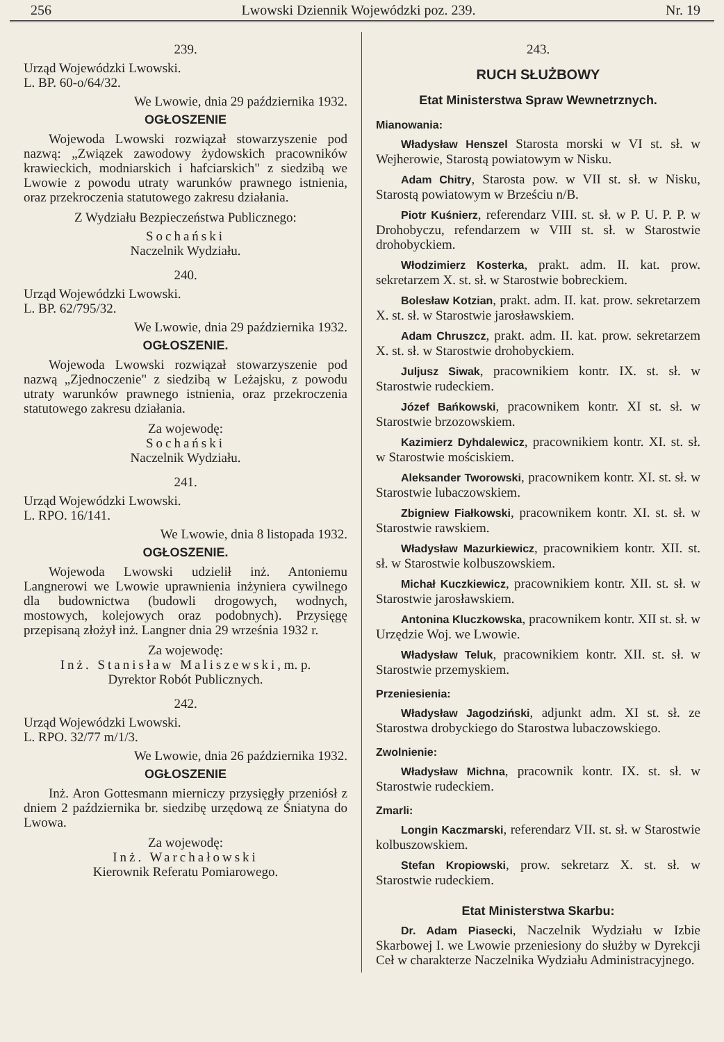256 Lwowski Dziennik Wojewódzki poz. 239. Nr. 19
239.
Urząd Wojewódzki Lwowski.
L. BP. 60-o/64/32.
We Lwowie, dnia 29 października 1932.
OGŁOSZENIE
Wojewoda Lwowski rozwiązał stowarzyszenie pod nazwą: „Związek zawodowy żydowskich pracowników krawieckich, modniarskich i hafciarskich" z siedzibą we Lwowie z powodu utraty warunków prawnego istnienia, oraz przekroczenia statutowego zakresu działania.
Z Wydziału Bezpieczeństwa Publicznego:
Sochański
Naczelnik Wydziału.
240.
Urząd Wojewódzki Lwowski.
L. BP. 62/795/32.
We Lwowie, dnia 29 października 1932.
OGŁOSZENIE.
Wojewoda Lwowski rozwiązał stowarzyszenie pod nazwą „Zjednoczenie" z siedzibą w Leżajsku, z powodu utraty warunków prawnego istnienia, oraz przekroczenia statutowego zakresu działania.
Za wojewodę:
Sochański
Naczelnik Wydziału.
241.
Urząd Wojewódzki Lwowski.
L. RPO. 16/141.
We Lwowie, dnia 8 listopada 1932.
OGŁOSZENIE.
Wojewoda Lwowski udzielił inż. Antoniemu Langnerowi we Lwowie uprawnienia inżyniera cywilnego dla budownictwa (budowli drogowych, wodnych, mostowych, kolejowych oraz podobnych). Przysięgę przepisaną złożył inż. Langner dnia 29 września 1932 r.
Za wojewodę:
Inż. Stanisław Maliszewski, m. p.
Dyrektor Robót Publicznych.
242.
Urząd Wojewódzki Lwowski.
L. RPO. 32/77 m/1/3.
We Lwowie, dnia 26 października 1932.
OGŁOSZENIE
Inż. Aron Gottesmann mierniczy przysięgły przeniósł z dniem 2 października br. siedzibę urzędową ze Śniatyna do Lwowa.
Za wojewodę:
Inż. Warchałowski
Kierownik Referatu Pomiarowego.
243.
RUCH SŁUŻBOWY
Etat Ministerstwa Spraw Wewnetrznych.
Mianowania:
Władysław Henszel Starosta morski w VI st. sł. w Wejherowie, Starostą powiatowym w Nisku.
Adam Chitry, Starosta pow. w VII st. sł. w Nisku, Starostą powiatowym w Brześciu n/B.
Piotr Kuśnierz, referendarz VIII. st. sł. w P. U. P. P. w Drohobyczu, refendarzem w VIII st. sł. w Starostwie drohobyckiem.
Włodzimierz Kosterka, prakt. adm. II. kat. prow. sekretarzem X. st. sł. w Starostwie bobreckiem.
Bolesław Kotzian, prakt. adm. II. kat. prow. sekretarzem X. st. sł. w Starostwie jarosławskiem.
Adam Chruszcz, prakt. adm. II. kat. prow. sekretarzem X. st. sł. w Starostwie drohobyckiem.
Juljusz Siwak, pracownikiem kontr. IX. st. sł. w Starostwie rudeckiem.
Józef Bańkowski, pracownikem kontr. XI st. sł. w Starostwie brzozowskiem.
Kazimierz Dyhdalewicz, pracownikiem kontr. XI. st. sł. w Starostwie mościskiem.
Aleksander Tworowski, pracownikem kontr. XI. st. sł. w Starostwie lubaczowskiem.
Zbigniew Fiałkowski, pracownikem kontr. XI. st. sł. w Starostwie rawskiem.
Władysław Mazurkiewicz, pracownikiem kontr. XII. st. sł. w Starostwie kolbuszowskiem.
Michał Kuczkiewicz, pracownikiem kontr. XII. st. sł. w Starostwie jarosławskiem.
Antonina Kluczkowska, pracownikem kontr. XII st. sł. w Urzędzie Woj. we Lwowie.
Władysław Teluk, pracownikiem kontr. XII. st. sł. w Starostwie przemyskiem.
Przeniesienia:
Władysław Jagodziński, adjunkt adm. XI st. sł. ze Starostwa drobyckiego do Starostwa lubaczowskiego.
Zwolnienie:
Władysław Michna, pracownik kontr. IX. st. sł. w Starostwie rudeckiem.
Zmarli:
Longin Kaczmarski, referendarz VII. st. sł. w Starostwie kolbuszowskiem.
Stefan Kropiowski, prow. sekretarz X. st. sł. w Starostwie rudeckiem.
Etat Ministerstwa Skarbu:
Dr. Adam Piasecki, Naczelnik Wydziału w Izbie Skarbowej I. we Lwowie przeniesiony do służby w Dyrekcji Ceł w charakterze Naczelnika Wydziału Administracyjnego.